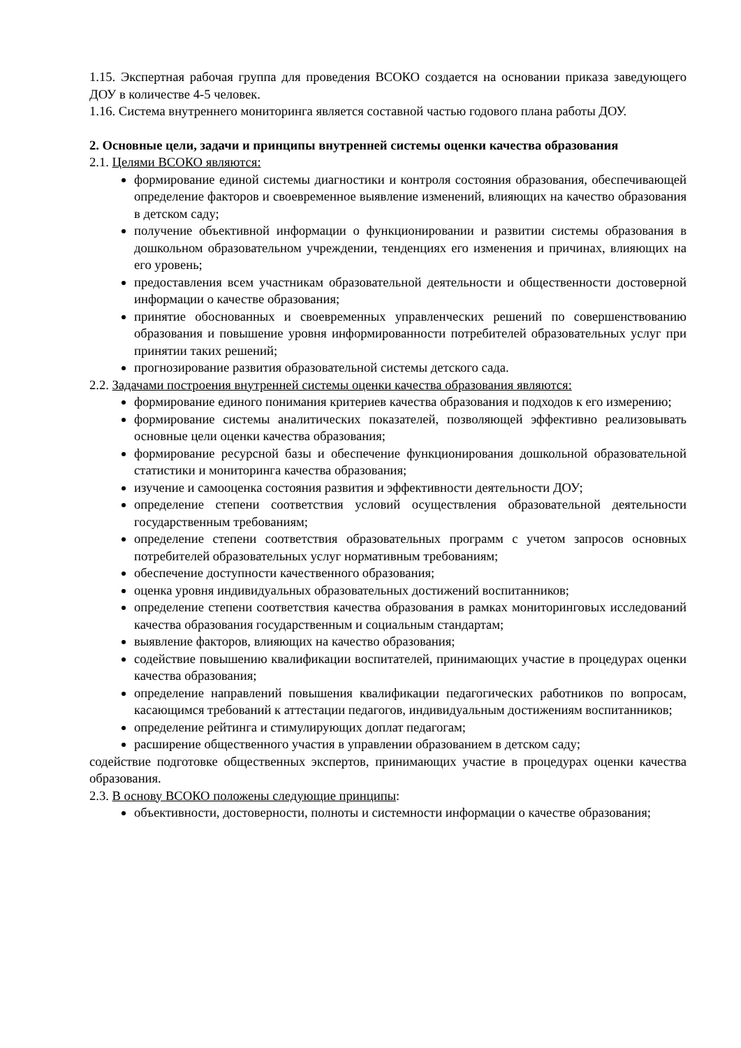1.15. Экспертная рабочая группа для проведения ВСОКО создается на основании приказа заведующего ДОУ в количестве 4-5 человек.
1.16. Система внутреннего мониторинга является составной частью годового плана работы ДОУ.
2. Основные цели, задачи и принципы внутренней системы оценки качества образования
2.1. Целями ВСОКО являются:
формирование единой системы диагностики и контроля состояния образования, обеспечивающей определение факторов и своевременное выявление изменений, влияющих на качество образования в детском саду;
получение объективной информации о функционировании и развитии системы образования в дошкольном образовательном учреждении, тенденциях его изменения и причинах, влияющих на его уровень;
предоставления всем участникам образовательной деятельности и общественности достоверной информации о качестве образования;
принятие обоснованных и своевременных управленческих решений по совершенствованию образования и повышение уровня информированности потребителей образовательных услуг при принятии таких решений;
прогнозирование развития образовательной системы детского сада.
2.2. Задачами построения внутренней системы оценки качества образования являются:
формирование единого понимания критериев качества образования и подходов к его измерению;
формирование системы аналитических показателей, позволяющей эффективно реализовывать основные цели оценки качества образования;
формирование ресурсной базы и обеспечение функционирования дошкольной образовательной статистики и мониторинга качества образования;
изучение и самооценка состояния развития и эффективности деятельности ДОУ;
определение степени соответствия условий осуществления образовательной деятельности государственным требованиям;
определение степени соответствия образовательных программ с учетом запросов основных потребителей образовательных услуг нормативным требованиям;
обеспечение доступности качественного образования;
оценка уровня индивидуальных образовательных достижений воспитанников;
определение степени соответствия качества образования в рамках мониторинговых исследований качества образования государственным и социальным стандартам;
выявление факторов, влияющих на качество образования;
содействие повышению квалификации воспитателей, принимающих участие в процедурах оценки качества образования;
определение направлений повышения квалификации педагогических работников по вопросам, касающимся требований к аттестации педагогов, индивидуальным достижениям воспитанников;
определение рейтинга и стимулирующих доплат педагогам;
расширение общественного участия в управлении образованием в детском саду;
содействие подготовке общественных экспертов, принимающих участие в процедурах оценки качества образования.
2.3. В основу ВСОКО положены следующие принципы:
объективности, достоверности, полноты и системности информации о качестве образования;